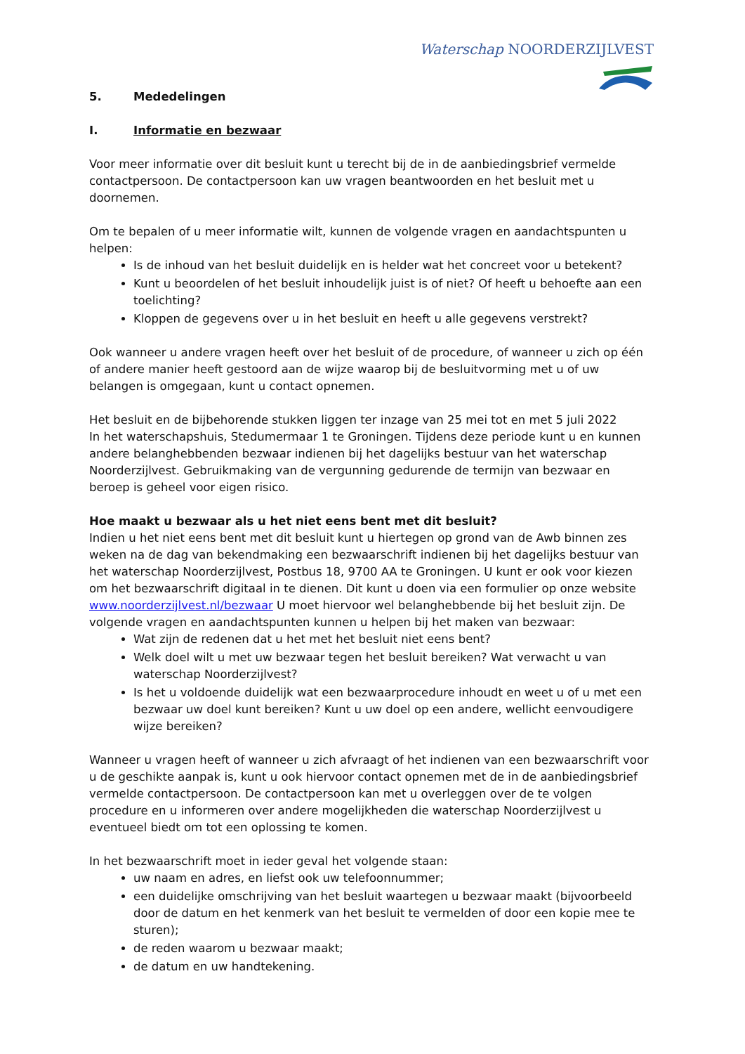Waterschap NOORDERZIJLVEST
5. Mededelingen
I. Informatie en bezwaar
Voor meer informatie over dit besluit kunt u terecht bij de in de aanbiedingsbrief vermelde contactpersoon. De contactpersoon kan uw vragen beantwoorden en het besluit met u doornemen.
Om te bepalen of u meer informatie wilt, kunnen de volgende vragen en aandachtspunten u helpen:
Is de inhoud van het besluit duidelijk en is helder wat het concreet voor u betekent?
Kunt u beoordelen of het besluit inhoudelijk juist is of niet? Of heeft u behoefte aan een toelichting?
Kloppen de gegevens over u in het besluit en heeft u alle gegevens verstrekt?
Ook wanneer u andere vragen heeft over het besluit of de procedure, of wanneer u zich op één of andere manier heeft gestoord aan de wijze waarop bij de besluitvorming met u of uw belangen is omgegaan, kunt u contact opnemen.
Het besluit en de bijbehorende stukken liggen ter inzage van 25 mei tot en met 5 juli 2022
In het waterschapshuis, Stedumermaar 1 te Groningen. Tijdens deze periode kunt u en kunnen andere belanghebbenden bezwaar indienen bij het dagelijks bestuur van het waterschap Noorderzijlvest. Gebruikmaking van de vergunning gedurende de termijn van bezwaar en beroep is geheel voor eigen risico.
Hoe maakt u bezwaar als u het niet eens bent met dit besluit?
Indien u het niet eens bent met dit besluit kunt u hiertegen op grond van de Awb binnen zes weken na de dag van bekendmaking een bezwaarschrift indienen bij het dagelijks bestuur van het waterschap Noorderzijlvest, Postbus 18, 9700 AA te Groningen. U kunt er ook voor kiezen om het bezwaarschrift digitaal in te dienen. Dit kunt u doen via een formulier op onze website www.noorderzijlvest.nl/bezwaar U moet hiervoor wel belanghebbende bij het besluit zijn. De volgende vragen en aandachtspunten kunnen u helpen bij het maken van bezwaar:
Wat zijn de redenen dat u het met het besluit niet eens bent?
Welk doel wilt u met uw bezwaar tegen het besluit bereiken? Wat verwacht u van waterschap Noorderzijlvest?
Is het u voldoende duidelijk wat een bezwaarprocedure inhoudt en weet u of u met een bezwaar uw doel kunt bereiken? Kunt u uw doel op een andere, wellicht eenvoudigere wijze bereiken?
Wanneer u vragen heeft of wanneer u zich afvraagt of het indienen van een bezwaarschrift voor u de geschikte aanpak is, kunt u ook hiervoor contact opnemen met de in de aanbiedingsbrief vermelde contactpersoon. De contactpersoon kan met u overleggen over de te volgen procedure en u informeren over andere mogelijkheden die waterschap Noorderzijlvest u eventueel biedt om tot een oplossing te komen.
In het bezwaarschrift moet in ieder geval het volgende staan:
uw naam en adres, en liefst ook uw telefoonnummer;
een duidelijke omschrijving van het besluit waartegen u bezwaar maakt (bijvoorbeeld door de datum en het kenmerk van het besluit te vermelden of door een kopie mee te sturen);
de reden waarom u bezwaar maakt;
de datum en uw handtekening.